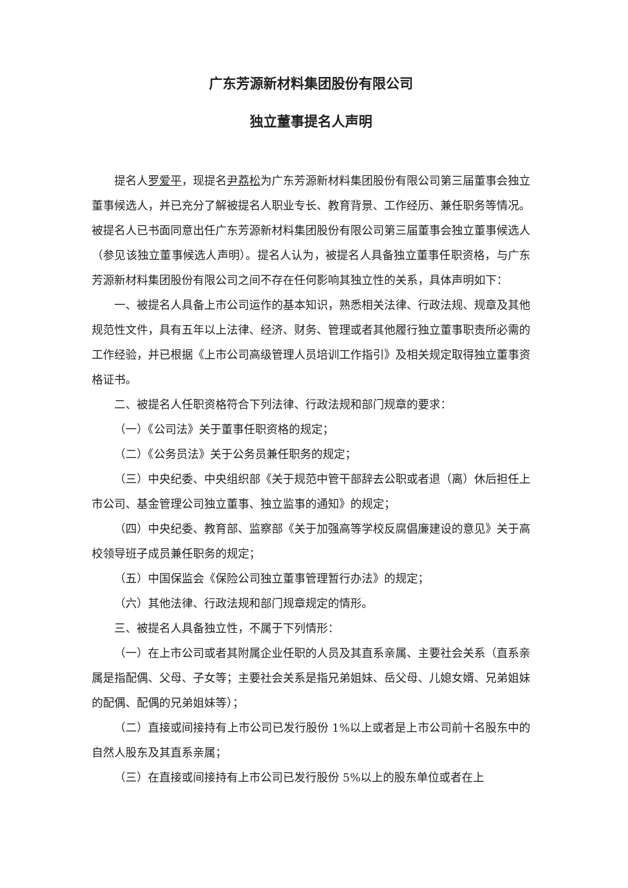广东芳源新材料集团股份有限公司
独立董事提名人声明
提名人罗爱平，现提名尹荔松为广东芳源新材料集团股份有限公司第三届董事会独立董事候选人，并已充分了解被提名人职业专长、教育背景、工作经历、兼任职务等情况。被提名人已书面同意出任广东芳源新材料集团股份有限公司第三届董事会独立董事候选人（参见该独立董事候选人声明）。提名人认为，被提名人具备独立董事任职资格，与广东芳源新材料集团股份有限公司之间不存在任何影响其独立性的关系，具体声明如下：
一、被提名人具备上市公司运作的基本知识，熟悉相关法律、行政法规、规章及其他规范性文件，具有五年以上法律、经济、财务、管理或者其他履行独立董事职责所必需的工作经验，并已根据《上市公司高级管理人员培训工作指引》及相关规定取得独立董事资格证书。
二、被提名人任职资格符合下列法律、行政法规和部门规章的要求：
（一）《公司法》关于董事任职资格的规定；
（二）《公务员法》关于公务员兼任职务的规定；
（三）中央纪委、中央组织部《关于规范中管干部辞去公职或者退（离）休后担任上市公司、基金管理公司独立董事、独立监事的通知》的规定；
（四）中央纪委、教育部、监察部《关于加强高等学校反腐倡廉建设的意见》关于高校领导班子成员兼任职务的规定；
（五）中国保监会《保险公司独立董事管理暂行办法》的规定；
（六）其他法律、行政法规和部门规章规定的情形。
三、被提名人具备独立性，不属于下列情形：
（一）在上市公司或者其附属企业任职的人员及其直系亲属、主要社会关系（直系亲属是指配偶、父母、子女等；主要社会关系是指兄弟姐妹、岳父母、儿媳女婿、兄弟姐妹的配偶、配偶的兄弟姐妹等）；
（二）直接或间接持有上市公司已发行股份 1%以上或者是上市公司前十名股东中的自然人股东及其直系亲属；
（三）在直接或间接持有上市公司已发行股份 5%以上的股东单位或者在上